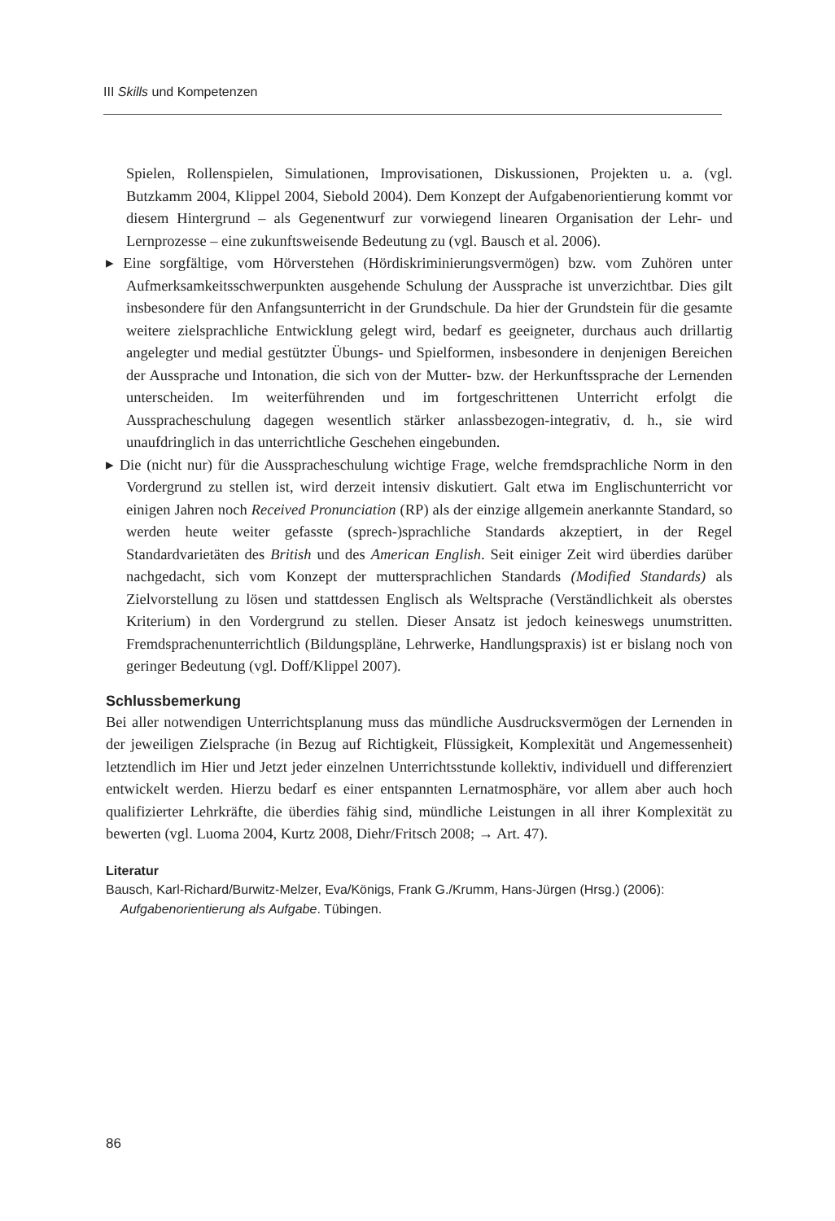III Skills und Kompetenzen
Spielen, Rollenspielen, Simulationen, Improvisationen, Diskussionen, Projekten u. a. (vgl. Butzkamm 2004, Klippel 2004, Siebold 2004). Dem Konzept der Aufgabenorientierung kommt vor diesem Hintergrund – als Gegenentwurf zur vorwiegend linearen Organisation der Lehr- und Lernprozesse – eine zukunftsweisende Bedeutung zu (vgl. Bausch et al. 2006).
▸ Eine sorgfältige, vom Hörverstehen (Hördiskriminierungsvermögen) bzw. vom Zuhören unter Aufmerksamkeitsschwerpunkten ausgehende Schulung der Aussprache ist unverzichtbar. Dies gilt insbesondere für den Anfangsunterricht in der Grundschule. Da hier der Grundstein für die gesamte weitere zielsprachliche Entwicklung gelegt wird, bedarf es geeigneter, durchaus auch drillartig angelegter und medial gestützter Übungs- und Spielformen, insbesondere in denjenigen Bereichen der Aussprache und Intonation, die sich von der Mutter- bzw. der Herkunftssprache der Lernenden unterscheiden. Im weiterführenden und im fortgeschrittenen Unterricht erfolgt die Ausspracheschulung dagegen wesentlich stärker anlassbezogen-integrativ, d. h., sie wird unaufdringlich in das unterrichtliche Geschehen eingebunden.
▸ Die (nicht nur) für die Ausspracheschulung wichtige Frage, welche fremdsprachliche Norm in den Vordergrund zu stellen ist, wird derzeit intensiv diskutiert. Galt etwa im Englischunterricht vor einigen Jahren noch Received Pronunciation (RP) als der einzige allgemein anerkannte Standard, so werden heute weiter gefasste (sprech-)sprachliche Standards akzeptiert, in der Regel Standardvarietäten des British und des American English. Seit einiger Zeit wird überdies darüber nachgedacht, sich vom Konzept der muttersprachlichen Standards (Modified Standards) als Zielvorstellung zu lösen und stattdessen Englisch als Weltsprache (Verständlichkeit als oberstes Kriterium) in den Vordergrund zu stellen. Dieser Ansatz ist jedoch keineswegs unumstritten. Fremdsprachenunterrichtlich (Bildungspläne, Lehrwerke, Handlungspraxis) ist er bislang noch von geringer Bedeutung (vgl. Doff/Klippel 2007).
Schlussbemerkung
Bei aller notwendigen Unterrichtsplanung muss das mündliche Ausdrucksvermögen der Lernenden in der jeweiligen Zielsprache (in Bezug auf Richtigkeit, Flüssigkeit, Komplexität und Angemessenheit) letztendlich im Hier und Jetzt jeder einzelnen Unterrichtsstunde kollektiv, individuell und differenziert entwickelt werden. Hierzu bedarf es einer entspannten Lernatmosphäre, vor allem aber auch hoch qualifizierter Lehrkräfte, die überdies fähig sind, mündliche Leistungen in all ihrer Komplexität zu bewerten (vgl. Luoma 2004, Kurtz 2008, Diehr/Fritsch 2008; → Art. 47).
Literatur
Bausch, Karl-Richard/Burwitz-Melzer, Eva/Königs, Frank G./Krumm, Hans-Jürgen (Hrsg.) (2006): Aufgabenorientierung als Aufgabe. Tübingen.
86